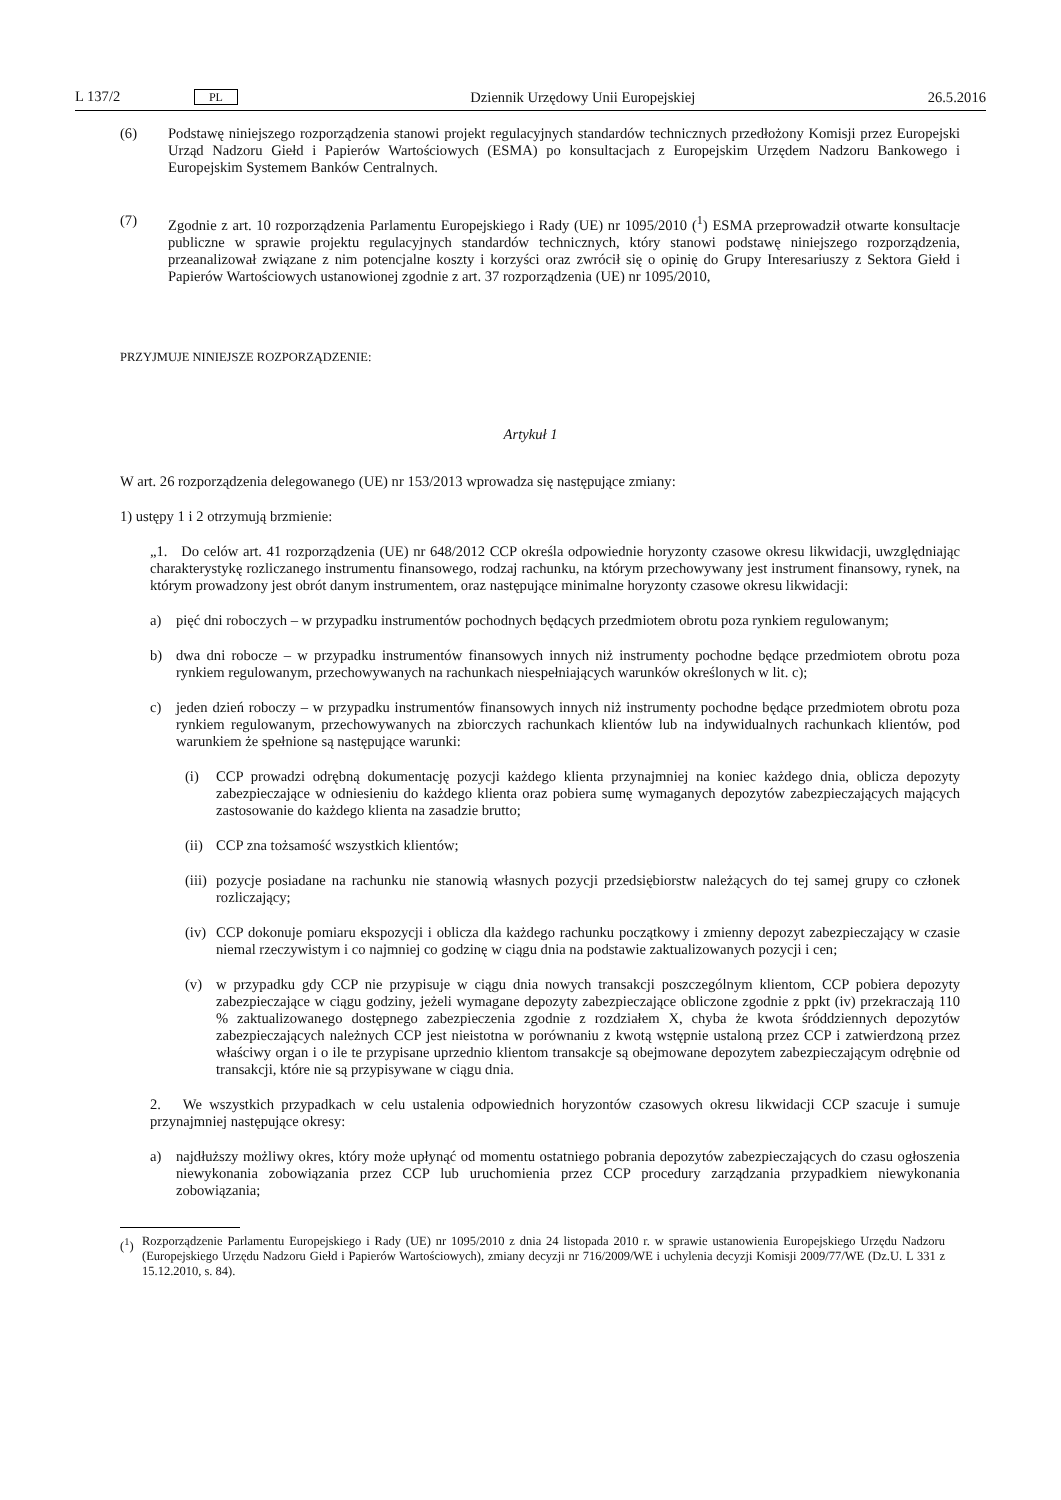L 137/2 PL Dziennik Urzędowy Unii Europejskiej 26.5.2016
(6) Podstawę niniejszego rozporządzenia stanowi projekt regulacyjnych standardów technicznych przedłożony Komisji przez Europejski Urząd Nadzoru Giełd i Papierów Wartościowych (ESMA) po konsultacjach z Europejskim Urzędem Nadzoru Bankowego i Europejskim Systemem Banków Centralnych.
(7) Zgodnie z art. 10 rozporządzenia Parlamentu Europejskiego i Rady (UE) nr 1095/2010 (<sup>1</sup>) ESMA przeprowadził otwarte konsultacje publiczne w sprawie projektu regulacyjnych standardów technicznych, który stanowi podstawę niniejszego rozporządzenia, przeanalizował związane z nim potencjalne koszty i korzyści oraz zwrócił się o opinię do Grupy Interesariuszy z Sektora Giełd i Papierów Wartościowych ustanowionej zgodnie z art. 37 rozporządzenia (UE) nr 1095/2010,
PRZYJMUJE NINIEJSZE ROZPORZĄDZENIE:
Artykuł 1
W art. 26 rozporządzenia delegowanego (UE) nr 153/2013 wprowadza się następujące zmiany:
1) ustępy 1 i 2 otrzymują brzmienie:
„1. Do celów art. 41 rozporządzenia (UE) nr 648/2012 CCP określa odpowiednie horyzonty czasowe okresu likwidacji, uwzględniając charakterystykę rozliczanego instrumentu finansowego, rodzaj rachunku, na którym przechowywany jest instrument finansowy, rynek, na którym prowadzony jest obrót danym instrumentem, oraz następujące minimalne horyzonty czasowe okresu likwidacji:
a) pięć dni roboczych – w przypadku instrumentów pochodnych będących przedmiotem obrotu poza rynkiem regulowanym;
b) dwa dni robocze – w przypadku instrumentów finansowych innych niż instrumenty pochodne będące przedmiotem obrotu poza rynkiem regulowanym, przechowywanych na rachunkach niespełniających warunków określonych w lit. c);
c) jeden dzień roboczy – w przypadku instrumentów finansowych innych niż instrumenty pochodne będące przedmiotem obrotu poza rynkiem regulowanym, przechowywanych na zbiorczych rachunkach klientów lub na indywidualnych rachunkach klientów, pod warunkiem że spełnione są następujące warunki:
(i) CCP prowadzi odrębną dokumentację pozycji każdego klienta przynajmniej na koniec każdego dnia, oblicza depozyty zabezpieczające w odniesieniu do każdego klienta oraz pobiera sumę wymaganych depozytów zabezpieczających mających zastosowanie do każdego klienta na zasadzie brutto;
(ii)
CCP zna tożsamość wszystkich klientów;
(iii)
pozycje posiadane na rachunku nie stanowią własnych pozycji przedsiębiorstw należących do tej samej grupy co członek rozliczający;
(iv)
CCP dokonuje pomiaru ekspozycji i oblicza dla każdego rachunku początkowy i zmienny depozyt zabezpie­czający w czasie niemal rzeczywistym i co najmniej co godzinę w ciągu dnia na podstawie zaktualizowanych pozycji i cen;
(v) w przypadku gdy CCP nie przypisuje w ciągu dnia nowych transakcji poszczególnym klientom, CCP pobiera depozyty zabezpieczające w ciągu godziny, jeżeli wymagane depozyty zabezpieczające obliczone zgodnie z ppkt (iv) przekraczają 110 % zaktualizowanego dostępnego zabezpieczenia zgodnie z rozdziałem X, chyba że kwota śróddziennych depozytów zabezpieczających należnych CCP jest nieistotna w porównaniu z kwotą wstępnie ustaloną przez CCP i zatwierdzoną przez właściwy organ i o ile te przypisane uprzednio klientom transakcje są obejmowane depozytem zabezpieczającym odrębnie od transakcji, które nie są przypisywane w ciągu dnia.
2. We wszystkich przypadkach w celu ustalenia odpowiednich horyzontów czasowych okresu likwidacji CCP szacuje i sumuje przynajmniej następujące okresy:
a) najdłuższy możliwy okres, który może upłynąć od momentu ostatniego pobrania depozytów zabezpieczających do czasu ogłoszenia niewykonania zobowiązania przez CCP lub uruchomienia przez CCP procedury zarządzania przypadkiem niewykonania zobowiązania;
(<sup>1</sup>)
Rozporządzenie Parlamentu Europejskiego i Rady (UE) nr 1095/2010 z dnia 24 listopada 2010 r. w sprawie ustanowienia Europejskiego Urzędu Nadzoru (Europejskiego Urzędu Nadzoru Giełd i Papierów Wartościowych), zmiany decyzji nr 716/2009/WE i uchylenia decyzji Komisji 2009/77/WE (Dz.U. L 331 z 15.12.2010, s. 84).